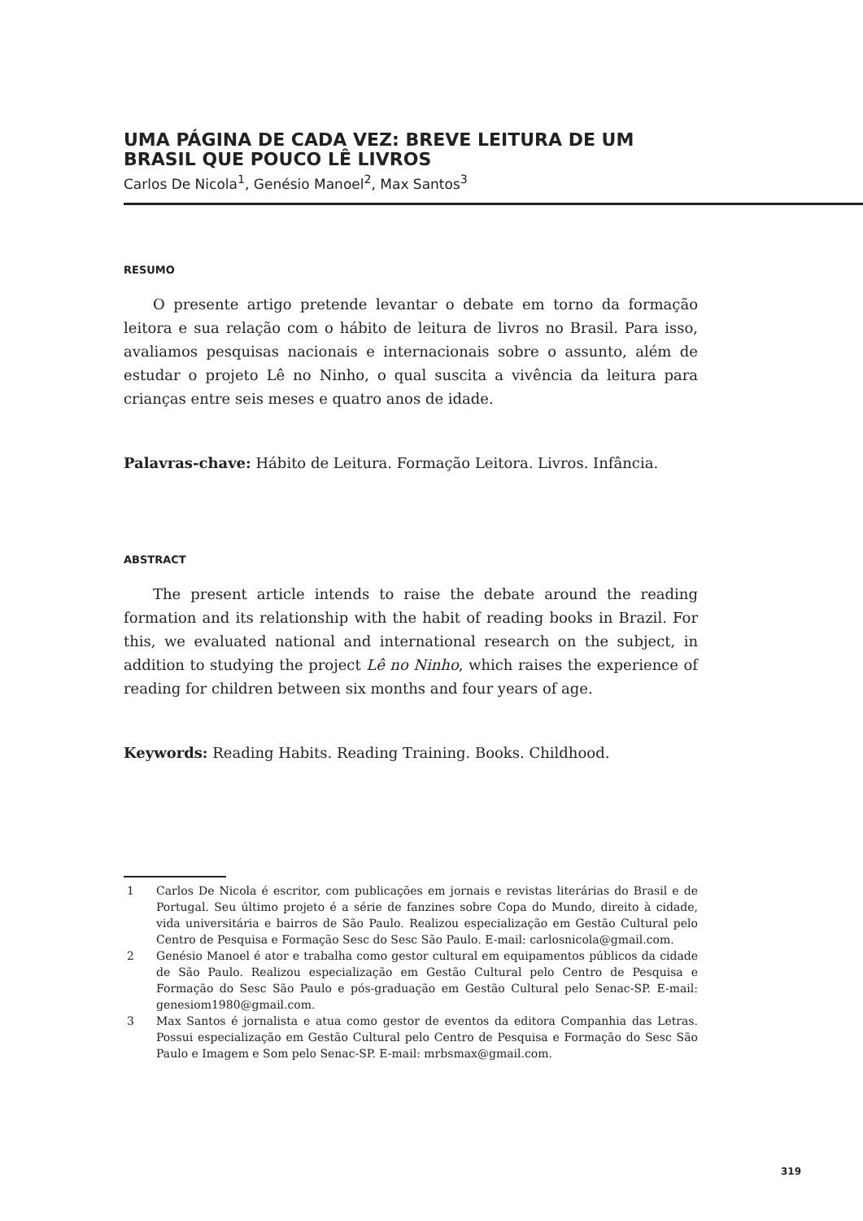UMA PÁGINA DE CADA VEZ: BREVE LEITURA DE UM BRASIL QUE POUCO LÊ LIVROS
Carlos De Nicola<sup>1</sup>, Genésio Manoel<sup>2</sup>, Max Santos<sup>3</sup>
RESUMO
O presente artigo pretende levantar o debate em torno da formação leitora e sua relação com o hábito de leitura de livros no Brasil. Para isso, avaliamos pesquisas nacionais e internacionais sobre o assunto, além de estudar o projeto Lê no Ninho, o qual suscita a vivência da leitura para crianças entre seis meses e quatro anos de idade.
Palavras-chave: Hábito de Leitura. Formação Leitora. Livros. Infância.
ABSTRACT
The present article intends to raise the debate around the reading formation and its relationship with the habit of reading books in Brazil. For this, we evaluated national and international research on the subject, in addition to studying the project Lê no Ninho, which raises the experience of reading for children between six months and four years of age.
Keywords: Reading Habits. Reading Training. Books. Childhood.
1 Carlos De Nicola é escritor, com publicações em jornais e revistas literárias do Brasil e de Portugal. Seu último projeto é a série de fanzines sobre Copa do Mundo, direito à cidade, vida universitária e bairros de São Paulo. Realizou especialização em Gestão Cultural pelo Centro de Pesquisa e Formação Sesc do Sesc São Paulo. E-mail: carlosnicola@gmail.com.
2 Genésio Manoel é ator e trabalha como gestor cultural em equipamentos públicos da cidade de São Paulo. Realizou especialização em Gestão Cultural pelo Centro de Pesquisa e Formação do Sesc São Paulo e pós-graduação em Gestão Cultural pelo Senac-SP. E-mail: genesiom1980@gmail.com.
3 Max Santos é jornalista e atua como gestor de eventos da editora Companhia das Letras. Possui especialização em Gestão Cultural pelo Centro de Pesquisa e Formação do Sesc São Paulo e Imagem e Som pelo Senac-SP. E-mail: mrbsmax@gmail.com.
319